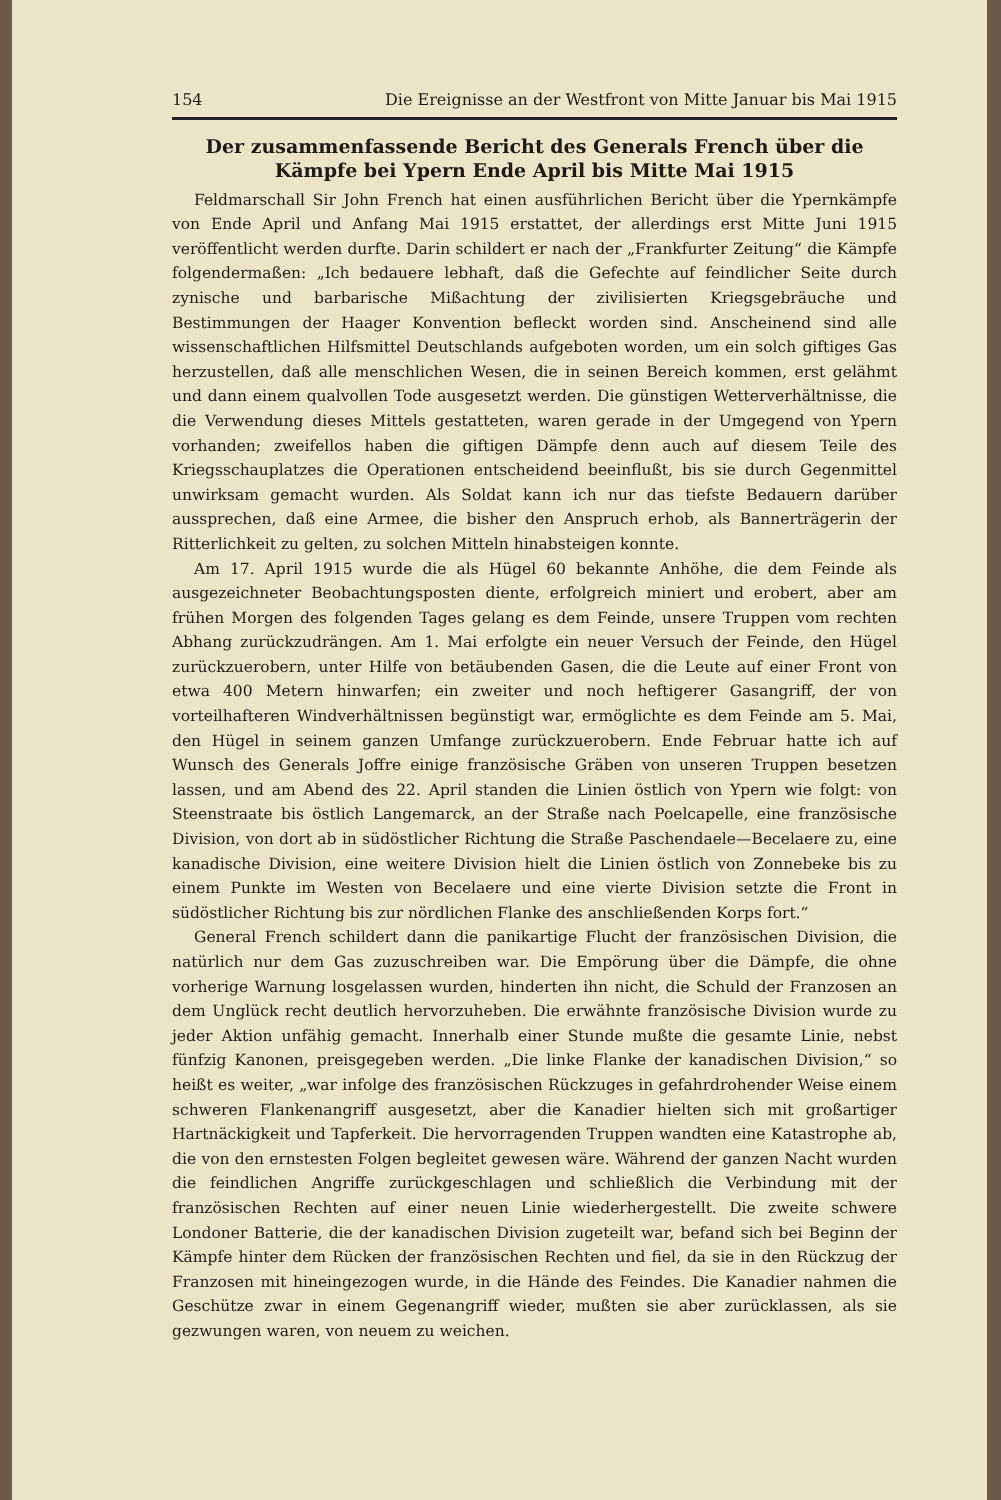154 Die Ereignisse an der Westfront von Mitte Januar bis Mai 1915
Der zusammenfassende Bericht des Generals French über die Kämpfe bei Ypern Ende April bis Mitte Mai 1915
Feldmarschall Sir John French hat einen ausführlichen Bericht über die Ypernkämpfe von Ende April und Anfang Mai 1915 erstattet, der allerdings erst Mitte Juni 1915 veröffentlicht werden durfte. Darin schildert er nach der „Frankfurter Zeitung“ die Kämpfe folgendermaßen: „Ich bedauere lebhaft, daß die Gefechte auf feindlicher Seite durch zynische und barbarische Mißachtung der zivilisierten Kriegsgebräuche und Bestimmungen der Haager Konvention befleckt worden sind. Anscheinend sind alle wissenschaftlichen Hilfsmittel Deutschlands aufgeboten worden, um ein solch giftiges Gas herzustellen, daß alle menschlichen Wesen, die in seinen Bereich kommen, erst gelähmt und dann einem qualvollen Tode ausgesetzt werden. Die günstigen Wetterverhältnisse, die die Verwendung dieses Mittels gestatteten, waren gerade in der Umgegend von Ypern vorhanden; zweifellos haben die giftigen Dämpfe denn auch auf diesem Teile des Kriegsschauplatzes die Operationen entscheidend beeinflußt, bis sie durch Gegenmittel unwirksam gemacht wurden. Als Soldat kann ich nur das tiefste Bedauern darüber aussprechen, daß eine Armee, die bisher den Anspruch erhob, als Bannerträgerin der Ritterlichkeit zu gelten, zu solchen Mitteln hinabsteigen konnte.
Am 17. April 1915 wurde die als Hügel 60 bekannte Anhöhe, die dem Feinde als ausgezeichneter Beobachtungsposten diente, erfolgreich miniert und erobert, aber am frühen Morgen des folgenden Tages gelang es dem Feinde, unsere Truppen vom rechten Abhang zurückzudrängen. Am 1. Mai erfolgte ein neuer Versuch der Feinde, den Hügel zurückzuerobern, unter Hilfe von betäubenden Gasen, die die Leute auf einer Front von etwa 400 Metern hinwarfen; ein zweiter und noch heftigerer Gasangriff, der von vorteilhafteren Windverhältnissen begünstigt war, ermöglichte es dem Feinde am 5. Mai, den Hügel in seinem ganzen Umfange zurückzuerobern. Ende Februar hatte ich auf Wunsch des Generals Joffre einige französische Gräben von unseren Truppen besetzen lassen, und am Abend des 22. April standen die Linien östlich von Ypern wie folgt: von Steenstraate bis östlich Langemarck, an der Straße nach Poelcapelle, eine französische Division, von dort ab in südöstlicher Richtung die Straße Paschendaele—Becelaere zu, eine kanadische Division, eine weitere Division hielt die Linien östlich von Zonnebeke bis zu einem Punkte im Westen von Becelaere und eine vierte Division setzte die Front in südöstlicher Richtung bis zur nördlichen Flanke des anschließenden Korps fort.“
General French schildert dann die panikartige Flucht der französischen Division, die natürlich nur dem Gas zuzuschreiben war. Die Empörung über die Dämpfe, die ohne vorherige Warnung losgelassen wurden, hinderten ihn nicht, die Schuld der Franzosen an dem Unglück recht deutlich hervorzuheben. Die erwähnte französische Division wurde zu jeder Aktion unfähig gemacht. Innerhalb einer Stunde mußte die gesamte Linie, nebst fünfzig Kanonen, preisgegeben werden. „Die linke Flanke der kanadischen Division,“ so heißt es weiter, „war infolge des französischen Rückzuges in gefahrdrohender Weise einem schweren Flankenangriff ausgesetzt, aber die Kanadier hielten sich mit großartiger Hartnäckigkeit und Tapferkeit. Die hervorragenden Truppen wandten eine Katastrophe ab, die von den ernstesten Folgen begleitet gewesen wäre. Während der ganzen Nacht wurden die feindlichen Angriffe zurückgeschlagen und schließlich die Verbindung mit der französischen Rechten auf einer neuen Linie wiederhergestellt. Die zweite schwere Londoner Batterie, die der kanadischen Division zugeteilt war, befand sich bei Beginn der Kämpfe hinter dem Rücken der französischen Rechten und fiel, da sie in den Rückzug der Franzosen mit hineingezogen wurde, in die Hände des Feindes. Die Kanadier nahmen die Geschütze zwar in einem Gegenangriff wieder, mußten sie aber zurücklassen, als sie gezwungen waren, von neuem zu weichen.